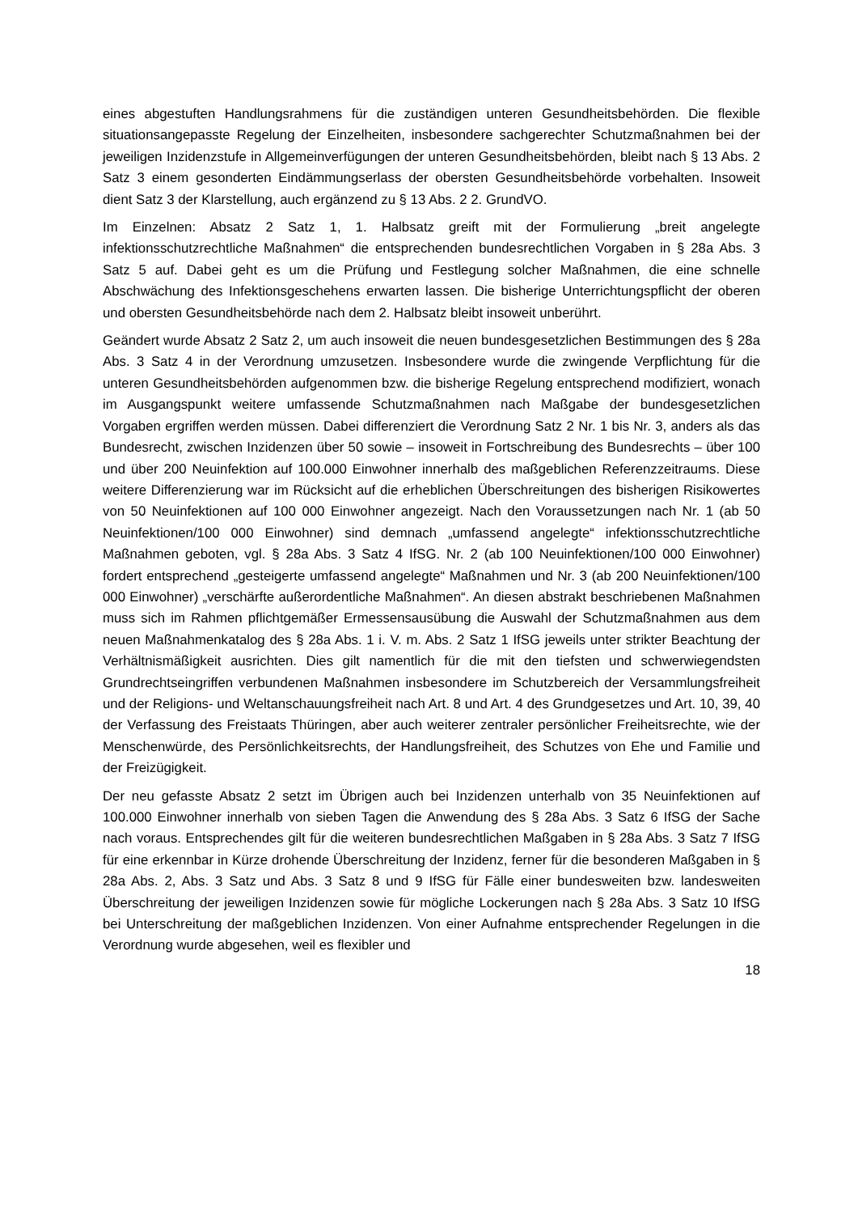eines abgestuften Handlungsrahmens für die zuständigen unteren Gesundheitsbehörden. Die flexible situationsangepasste Regelung der Einzelheiten, insbesondere sachgerechter Schutzmaßnahmen bei der jeweiligen Inzidenzstufe in Allgemeinverfügungen der unteren Gesundheitsbehörden, bleibt nach § 13 Abs. 2 Satz 3 einem gesonderten Eindämmungserlass der obersten Gesundheitsbehörde vorbehalten. Insoweit dient Satz 3 der Klarstellung, auch ergänzend zu § 13 Abs. 2 2. GrundVO.
Im Einzelnen: Absatz 2 Satz 1, 1. Halbsatz greift mit der Formulierung „breit angelegte infektionsschutzrechtliche Maßnahmen“ die entsprechenden bundesrechtlichen Vorgaben in § 28a Abs. 3 Satz 5 auf. Dabei geht es um die Prüfung und Festlegung solcher Maßnahmen, die eine schnelle Abschwächung des Infektionsgeschehens erwarten lassen. Die bisherige Unterrichtungspflicht der oberen und obersten Gesundheitsbehörde nach dem 2. Halbsatz bleibt insoweit unberührt.
Geändert wurde Absatz 2 Satz 2, um auch insoweit die neuen bundesgesetzlichen Bestimmungen des § 28a Abs. 3 Satz 4 in der Verordnung umzusetzen. Insbesondere wurde die zwingende Verpflichtung für die unteren Gesundheitsbehörden aufgenommen bzw. die bisherige Regelung entsprechend modifiziert, wonach im Ausgangspunkt weitere umfassende Schutzmaßnahmen nach Maßgabe der bundesgesetzlichen Vorgaben ergriffen werden müssen. Dabei differenziert die Verordnung Satz 2 Nr. 1 bis Nr. 3, anders als das Bundesrecht, zwischen Inzidenzen über 50 sowie – insoweit in Fortschreibung des Bundesrechts – über 100 und über 200 Neuinfektion auf 100.000 Einwohner innerhalb des maßgeblichen Referenzzeitraums. Diese weitere Differenzierung war im Rücksicht auf die erheblichen Überschreitungen des bisherigen Risikowertes von 50 Neuinfektionen auf 100 000 Einwohner angezeigt. Nach den Voraussetzungen nach Nr. 1 (ab 50 Neuinfektionen/100 000 Einwohner) sind demnach „umfassend angelegte“ infektionsschutzrechtliche Maßnahmen geboten, vgl. § 28a Abs. 3 Satz 4 IfSG. Nr. 2 (ab 100 Neuinfektionen/100 000 Einwohner) fordert entsprechend „gesteigerte umfassend angelegte“ Maßnahmen und Nr. 3 (ab 200 Neuinfektionen/100 000 Einwohner) „verschärfte außerordentliche Maßnahmen“. An diesen abstrakt beschriebenen Maßnahmen muss sich im Rahmen pflichtgemäßer Ermessensausübung die Auswahl der Schutzmaßnahmen aus dem neuen Maßnahmenkatalog des § 28a Abs. 1 i. V. m. Abs. 2 Satz 1 IfSG jeweils unter strikter Beachtung der Verhältnismäßigkeit ausrichten. Dies gilt namentlich für die mit den tiefsten und schwerwiegendsten Grundrechtseingriffen verbundenen Maßnahmen insbesondere im Schutzbereich der Versammlungsfreiheit und der Religions- und Weltanschauungsfreiheit nach Art. 8 und Art. 4 des Grundgesetzes und Art. 10, 39, 40 der Verfassung des Freistaats Thüringen, aber auch weiterer zentraler persönlicher Freiheitsrechte, wie der Menschenwürde, des Persönlichkeitsrechts, der Handlungsfreiheit, des Schutzes von Ehe und Familie und der Freizügigkeit.
Der neu gefasste Absatz 2 setzt im Übrigen auch bei Inzidenzen unterhalb von 35 Neuinfektionen auf 100.000 Einwohner innerhalb von sieben Tagen die Anwendung des § 28a Abs. 3 Satz 6 IfSG der Sache nach voraus. Entsprechendes gilt für die weiteren bundesrechtlichen Maßgaben in § 28a Abs. 3 Satz 7 IfSG für eine erkennbar in Kürze drohende Überschreitung der Inzidenz, ferner für die besonderen Maßgaben in § 28a Abs. 2, Abs. 3 Satz und Abs. 3 Satz 8 und 9 IfSG für Fälle einer bundesweiten bzw. landesweiten Überschreitung der jeweiligen Inzidenzen sowie für mögliche Lockerungen nach § 28a Abs. 3 Satz 10 IfSG bei Unterschreitung der maßgeblichen Inzidenzen. Von einer Aufnahme entsprechender Regelungen in die Verordnung wurde abgesehen, weil es flexibler und
18